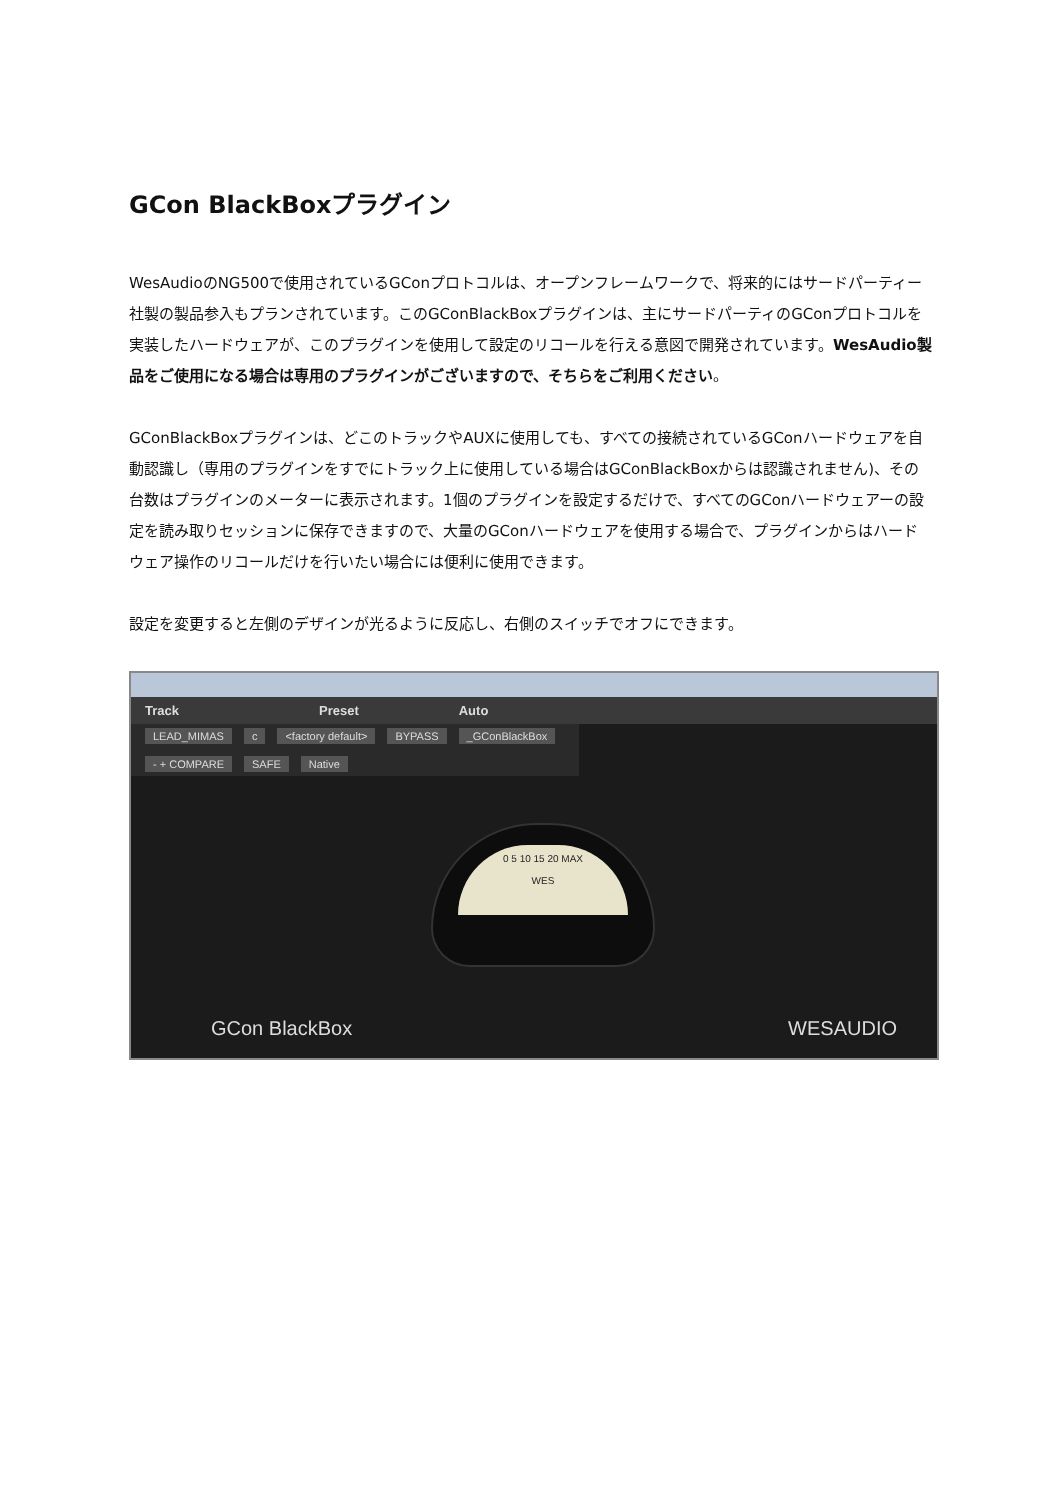GCon BlackBoxプラグイン
WesAudioのNG500で使用されているGConプロトコルは、オープンフレームワークで、将来的にはサードパーティー社製の製品参入もプランされています。このGConBlackBoxプラグインは、主にサードパーティのGConプロトコルを実装したハードウェアが、このプラグインを使用して設定のリコールを行える意図で開発されています。WesAudio製品をご使用になる場合は専用のプラグインがございますので、そちらをご利用ください。
GConBlackBoxプラグインは、どこのトラックやAUXに使用しても、すべての接続されているGConハードウェアを自動認識し（専用のプラグインをすでにトラック上に使用している場合はGConBlackBoxからは認識されません)、その台数はプラグインのメーターに表示されます。1個のプラグインを設定するだけで、すべてのGConハードウェアーの設定を読み取りセッションに保存できますので、大量のGConハードウェアを使用する場合で、プラグインからはハードウェア操作のリコールだけを行いたい場合には便利に使用できます。
設定を変更すると左側のデザインが光るように反応し、右側のスイッチでオフにできます。
Track Preset Auto
LEAD_MIMAS c <factory default> BYPASS _GConBlackBox - + COMPARE SAFE Native
0 5 10 15 20 MAX
WES
GCon BlackBox WESAUDIO